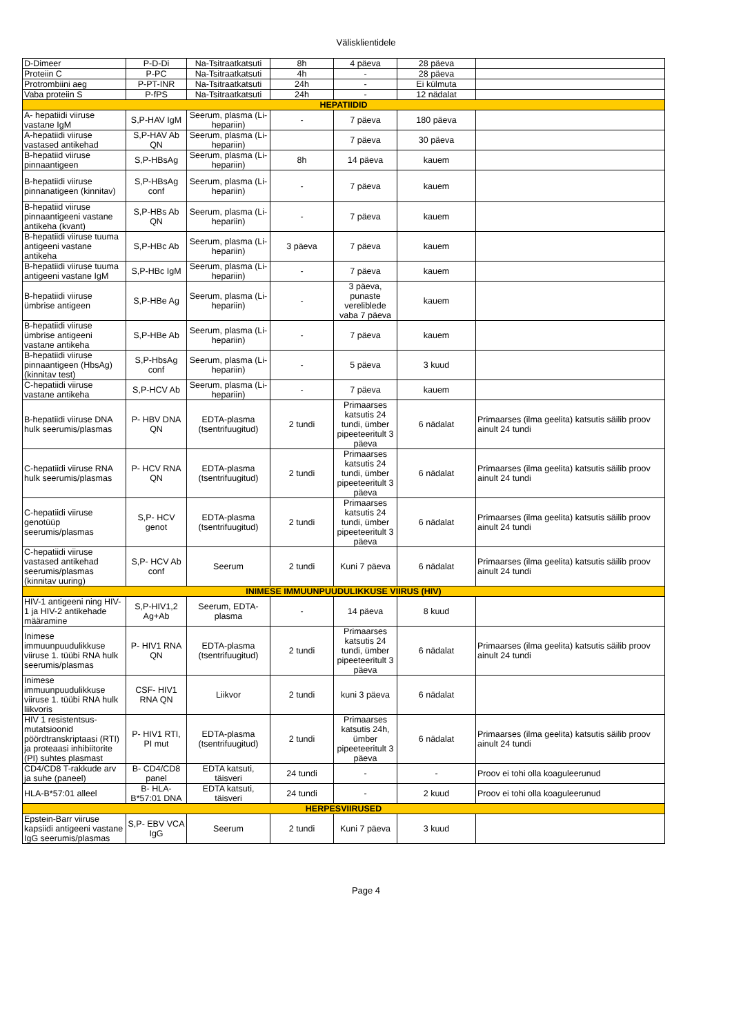Välisklientidele
| D-Dimeer | P-D-Di | Na-Tsitraatkatsuti | 8h | 4 päeva | 28 päeva | |
| Proteiin C | P-PC | Na-Tsitraatkatsuti | 4h | - | 28 päeva | |
| Protrombiini aeg | P-PT-INR | Na-Tsitraatkatsuti | 24h | - | Ei külmuta | |
| Vaba proteiin S | P-fPS | Na-Tsitraatkatsuti | 24h | - | 12 nädalat | |
| HEPATIIDID | | | | | | |
| A- hepatiidi viiruse vastane IgM | S,P-HAV IgM | Seerum, plasma (Li-hepariin) | - | 7 päeva | 180 päeva | |
| A-hepatiidi viiruse vastased antikehad | S,P-HAV Ab QN | Seerum, plasma (Li-hepariin) | | 7 päeva | 30 päeva | |
| B-hepatiid viiruse pinnaantigeen | S,P-HBsAg | Seerum, plasma (Li-hepariin) | 8h | 14 päeva | kauem | |
| B-hepatiidi viiruse pinnanatigeen (kinnitav) | S,P-HBsAg conf | Seerum, plasma (Li-hepariin) | - | 7 päeva | kauem | |
| B-hepatiid viiruse pinnaantigeeni vastane antikeha (kvant) | S,P-HBs Ab QN | Seerum, plasma (Li-hepariin) | - | 7 päeva | kauem | |
| B-hepatiidi viiruse tuuma antigeeni vastane antikeha | S,P-HBc Ab | Seerum, plasma (Li-hepariin) | 3 päeva | 7 päeva | kauem | |
| B-hepatiidi viiruse tuuma antigeeni vastane IgM | S,P-HBc IgM | Seerum, plasma (Li-hepariin) | - | 7 päeva | kauem | |
| B-hepatiidi viiruse ümbrise antigeen | S,P-HBe Ag | Seerum, plasma (Li-hepariin) | - | 3 päeva, punaste vereliblede vaba 7 päeva | kauem | |
| B-hepatiidi viiruse ümbrise antigeeni vastane antikeha | S,P-HBe Ab | Seerum, plasma (Li-hepariin) | - | 7 päeva | kauem | |
| B-hepatiidi viiruse pinnaantigeen (HbsAg) (kinnitav test) | S,P-HbsAg conf | Seerum, plasma (Li-hepariin) | - | 5 päeva | 3 kuud | |
| C-hepatiidi viiruse vastane antikeha | S,P-HCV Ab | Seerum, plasma (Li-hepariin) | - | 7 päeva | kauem | |
| B-hepatiidi viiruse DNA hulk seerumis/plasmas | P- HBV DNA QN | EDTA-plasma (tsentrifuugitud) | 2 tundi | Primaarses katsutis 24 tundi, ümber pipeeteeritult 3 päeva | 6 nädalat | Primaarses (ilma geelita) katsutis säilib proov ainult 24 tundi |
| C-hepatiidi viiruse RNA hulk seerumis/plasmas | P- HCV RNA QN | EDTA-plasma (tsentrifuugitud) | 2 tundi | Primaarses katsutis 24 tundi, ümber pipeeteeritult 3 päeva | 6 nädalat | Primaarses (ilma geelita) katsutis säilib proov ainult 24 tundi |
| C-hepatiidi viiruse genotüüp seerumis/plasmas | S,P- HCV genot | EDTA-plasma (tsentrifuugitud) | 2 tundi | Primaarses katsutis 24 tundi, ümber pipeeteeritult 3 päeva | 6 nädalat | Primaarses (ilma geelita) katsutis säilib proov ainult 24 tundi |
| C-hepatiidi viiruse vastased antikehad seerumis/plasmas (kinnitav uuring) | S,P- HCV Ab conf | Seerum | 2 tundi | Kuni 7 päeva | 6 nädalat | Primaarses (ilma geelita) katsutis säilib proov ainult 24 tundi |
| INIMESE IMMUUNPUUDULIKKUSE VIIRUS (HIV) | | | | | | |
| HIV-1 antigeeni ning HIV-1 ja HIV-2 antikehade määramine | S,P-HIV1,2 Ag+Ab | Seerum, EDTA-plasma | - | 14 päeva | 8 kuud | |
| Inimese immuunpuudulikkuse viiruse 1. tüübi RNA hulk seerumis/plasmas | P- HIV1 RNA QN | EDTA-plasma (tsentrifuugitud) | 2 tundi | Primaarses katsutis 24 tundi, ümber pipeeteeritult 3 päeva | 6 nädalat | Primaarses (ilma geelita) katsutis säilib proov ainult 24 tundi |
| Inimese immuunpuudulikkuse viiruse 1. tüübi RNA hulk liikvoris | CSF- HIV1 RNA QN | Liikvor | 2 tundi | kuni 3 päeva | 6 nädalat | |
| HIV 1 resistentsus-mutatsioonid pöördtranskriptaasi (RTI) ja proteaasi inhibiitorite (PI) suhtes plasmast | P- HIV1 RTI, PI mut | EDTA-plasma (tsentrifuugitud) | 2 tundi | Primaarses katsutis 24h, ümber pipeeteeritult 3 päeva | 6 nädalat | Primaarses (ilma geelita) katsutis säilib proov ainult 24 tundi |
| CD4/CD8 T-rakkude arv ja suhe (paneel) | B- CD4/CD8 panel | EDTA katsuti, täisveri | 24 tundi | - | - | Proov ei tohi olla koaguleerunud |
| HLA-B*57:01 alleel | B- HLA-B*57:01 DNA | EDTA katsuti, täisveri | 24 tundi | - | 2 kuud | Proov ei tohi olla koaguleerunud |
| HERPESVIIRUSED | | | | | | |
| Epstein-Barr viiruse kapsiidi antigeeni vastane IgG seerumis/plasmas | S,P- EBV VCA IgG | Seerum | 2 tundi | Kuni 7 päeva | 3 kuud | |
Page 4